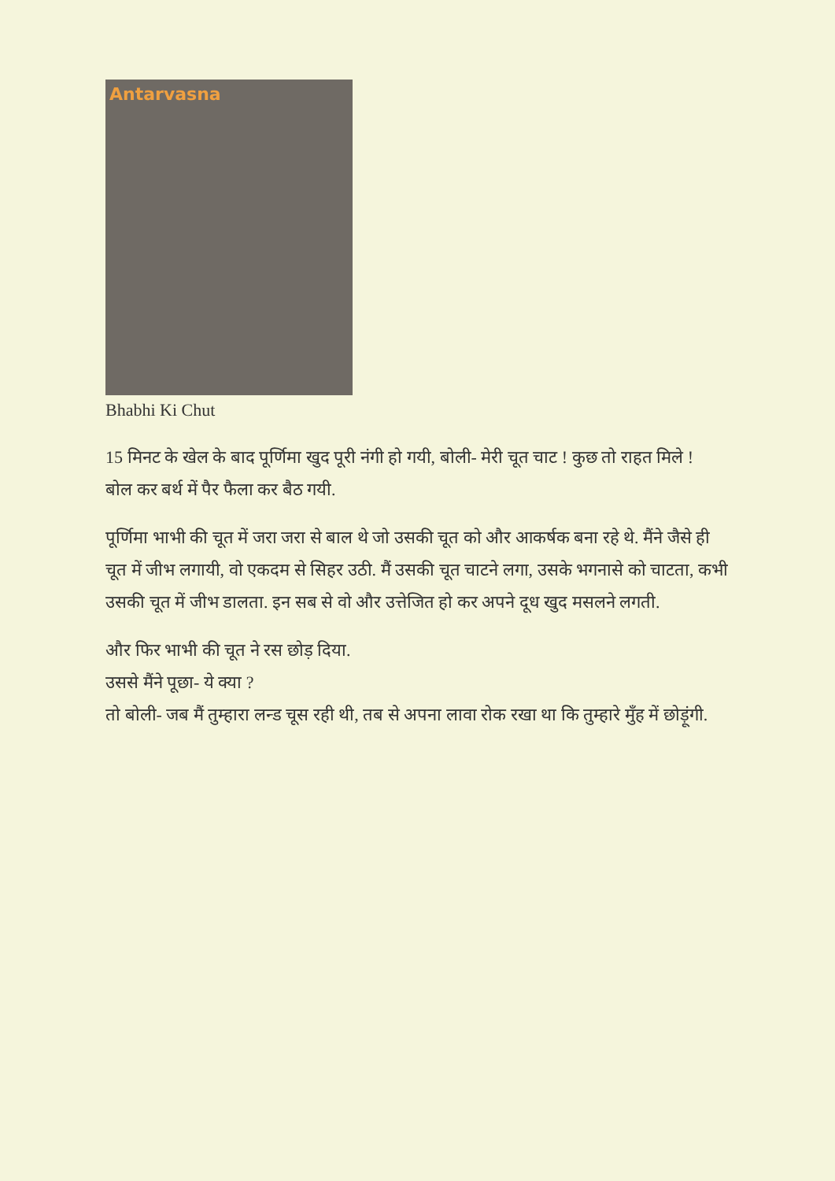Antarvasna
Bhabhi Ki Chut
15 मिनट के खेल के बाद पूर्णिमा खुद पूरी नंगी हो गयी, बोली- मेरी चूत चाट ! कुछ तो राहत मिले !
बोल कर बर्थ में पैर फैला कर बैठ गयी.
पूर्णिमा भाभी की चूत में जरा जरा से बाल थे जो उसकी चूत को और आकर्षक बना रहे थे. मैंने जैसे ही चूत में जीभ लगायी, वो एकदम से सिहर उठी. मैं उसकी चूत चाटने लगा, उसके भगनासे को चाटता, कभी उसकी चूत में जीभ डालता. इन सब से वो और उत्तेजित हो कर अपने दूध खुद मसलने लगती.
और फिर भाभी की चूत ने रस छोड़ दिया.
उससे मैंने पूछा- ये क्या ?
तो बोली- जब मैं तुम्हारा लन्ड चूस रही थी, तब से अपना लावा रोक रखा था कि तुम्हारे मुँह में छोड़ूंगी.